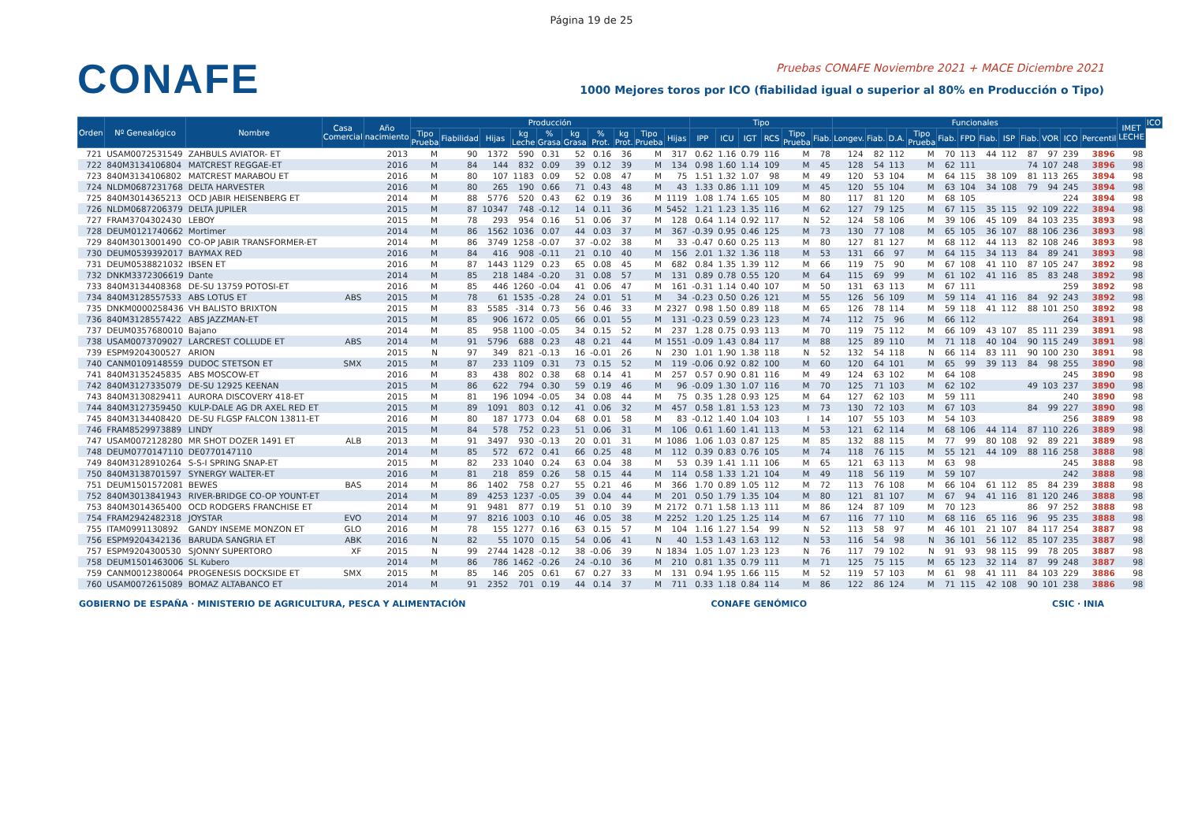Página 19 de 25
CONAFE
Pruebas CONAFE Noviembre 2021 + MACE Diciembre 2021
1000 Mejores toros por ICO (fiabilidad igual o superior al 80% en Producción o Tipo)
| Orden | Nº Genealógico | Nombre | Casa Comercial | Año nacimiento | Producción | | | | | | | | | | Tipo | | | | | | Funcionales | | | | | | | | | | | | IMET LECHE | ICO |
| --- | --- | --- | --- | --- | --- | --- | --- | --- | --- | --- | --- | --- | --- | --- | --- | --- | --- | --- | --- | --- | --- | --- | --- | --- | --- | --- | --- | --- | --- | --- | --- | --- | --- | --- |
| | | | | | Tipo Prueba | Fiabilidad | Hijas | kg Leche | % Grasa | kg Grasa | % Prot. | kg Prot. | Tipo Prueba | Hijas | IPP | ICU | IGT | RCS | Tipo Prueba | Fiab. | Longev. | Fiab. | D.A. | Tipo Prueba | Fiab. | FPD | Fiab. | ISP | Fiab. | VOR | ICO | Percentil | | |
| 721 | USAM0072531549 | ZAHBULS AVIATOR- ET | | 2013 | M | 90 | 1372 | 590 | 0.31 | 52 | 0.16 | 36 | M | 317 | 0.62 | 1.16 | 0.79 | 116 | M | 78 | 124 | 82 | 112 | M | 70 | 113 | 44 | 112 | 87 | 97 | 239 | 3896 | 98 | |
| 722 | 840M3134106804 | MATCREST REGGAE-ET | | 2016 | M | 84 | 144 | 832 | 0.09 | 39 | 0.12 | 39 | M | 134 | 0.98 | 1.60 | 1.14 | 109 | M | 45 | 128 | 54 | 113 | M | 62 | 111 | | | 74 | 107 | 248 | 3896 | 98 | |
| 723 | 840M3134106802 | MATCREST MARABOU ET | | 2016 | M | 80 | 107 | 1183 | 0.09 | 52 | 0.08 | 47 | M | 75 | 1.51 | 1.32 | 1.07 | 98 | M | 49 | 120 | 53 | 104 | M | 64 | 115 | 38 | 109 | 81 | 113 | 265 | 3894 | 98 | |
| 724 | NLDM0687231768 | DELTA HARVESTER | | 2016 | M | 80 | 265 | 190 | 0.66 | 71 | 0.43 | 48 | M | 43 | 1.33 | 0.86 | 1.11 | 109 | M | 45 | 120 | 55 | 104 | M | 63 | 104 | 34 | 108 | 79 | 94 | 245 | 3894 | 98 | |
| 725 | 840M3014365213 | OCD JABIR HEISENBERG ET | | 2014 | M | 88 | 5776 | 520 | 0.43 | 62 | 0.19 | 36 | M | 1119 | 1.08 | 1.74 | 1.65 | 105 | M | 80 | 117 | 81 | 120 | M | 68 | 105 | | | | | 224 | 3894 | 98 | |
| 726 | NLDM0687206379 | DELTA JUPILER | | 2015 | M | 87 | 10347 | 748 | -0.12 | 14 | 0.11 | 36 | M | 5452 | 1.21 | 1.23 | 1.35 | 116 | M | 62 | 127 | 79 | 125 | M | 67 | 115 | 35 | 115 | 92 | 109 | 222 | 3894 | 98 | |
| 727 | FRAM3704302430 | LEBOY | | 2015 | M | 78 | 293 | 954 | 0.16 | 51 | 0.06 | 37 | M | 128 | 0.64 | 1.14 | 0.92 | 117 | N | 52 | 124 | 58 | 106 | M | 39 | 106 | 45 | 109 | 84 | 103 | 235 | 3893 | 98 | |
| 728 | DEUM0121740662 | Mortimer | | 2014 | M | 86 | 1562 | 1036 | 0.07 | 44 | 0.03 | 37 | M | 367 | -0.39 | 0.95 | 0.46 | 125 | M | 73 | 130 | 77 | 108 | M | 65 | 105 | 36 | 107 | 88 | 106 | 236 | 3893 | 98 | |
| 729 | 840M3013001490 | CO-OP JABIR TRANSFORMER-ET | | 2014 | M | 86 | 3749 | 1258 | -0.07 | 37 | -0.02 | 38 | M | 33 | -0.47 | 0.60 | 0.25 | 113 | M | 80 | 127 | 81 | 127 | M | 68 | 112 | 44 | 113 | 82 | 108 | 246 | 3893 | 98 | |
| 730 | DEUM0539392017 | BAYMAX RED | | 2016 | M | 84 | 416 | 908 | -0.11 | 21 | 0.10 | 40 | M | 156 | 2.01 | 1.32 | 1.36 | 118 | M | 53 | 131 | 66 | 97 | M | 64 | 115 | 34 | 113 | 84 | 89 | 241 | 3893 | 98 | |
| 731 | DEUM0538821032 | IBSEN ET | | 2016 | M | 87 | 1443 | 1129 | 0.23 | 65 | 0.08 | 45 | M | 682 | 0.84 | 1.35 | 1.39 | 112 | M | 66 | 119 | 75 | 90 | M | 67 | 108 | 41 | 110 | 87 | 105 | 247 | 3892 | 98 | |
| 732 | DNKM3372306619 | Dante | | 2014 | M | 85 | 218 | 1484 | -0.20 | 31 | 0.08 | 57 | M | 131 | 0.89 | 0.78 | 0.55 | 120 | M | 64 | 115 | 69 | 99 | M | 61 | 102 | 41 | 116 | 85 | 83 | 248 | 3892 | 98 | |
| 733 | 840M3134408368 | DE-SU 13759 POTOSI-ET | | 2016 | M | 85 | 446 | 1260 | -0.04 | 41 | 0.06 | 47 | M | 161 | -0.31 | 1.14 | 0.40 | 107 | M | 50 | 131 | 63 | 113 | M | 67 | 111 | | | | | 259 | 3892 | 98 | |
| 734 | 840M3128557533 | ABS LOTUS ET | ABS | 2015 | M | 78 | 61 | 1535 | -0.28 | 24 | 0.01 | 51 | M | 34 | -0.23 | 0.50 | 0.26 | 121 | M | 55 | 126 | 56 | 109 | M | 59 | 114 | 41 | 116 | 84 | 92 | 243 | 3892 | 98 | |
| 735 | DNKM0000258436 | VH BALISTO BRIXTON | | 2015 | M | 83 | 5585 | -314 | 0.73 | 56 | 0.46 | 33 | M | 2327 | 0.98 | 1.50 | 0.89 | 118 | M | 65 | 126 | 78 | 114 | M | 59 | 118 | 41 | 112 | 88 | 101 | 250 | 3892 | 98 | |
| 736 | 840M3128557422 | ABS JAZZMAN-ET | | 2015 | M | 85 | 906 | 1672 | 0.05 | 66 | 0.01 | 55 | M | 131 | -0.23 | 0.59 | 0.23 | 123 | M | 74 | 112 | 75 | 96 | M | 66 | 112 | | | | | 264 | 3891 | 98 | |
| 737 | DEUM0357680010 | Bajano | | 2014 | M | 85 | 958 | 1100 | -0.05 | 34 | 0.15 | 52 | M | 237 | 1.28 | 0.75 | 0.93 | 113 | M | 70 | 119 | 75 | 112 | M | 66 | 109 | 43 | 107 | 85 | 111 | 239 | 3891 | 98 | |
| 738 | USAM0073709027 | LARCREST COLLUDE ET | ABS | 2014 | M | 91 | 5796 | 688 | 0.23 | 48 | 0.21 | 44 | M | 1551 | -0.09 | 1.43 | 0.84 | 117 | M | 88 | 125 | 89 | 110 | M | 71 | 118 | 40 | 104 | 90 | 115 | 249 | 3891 | 98 | |
| 739 | ESPM9204300527 | ARION | | 2015 | N | 97 | 349 | 821 | -0.13 | 16 | -0.01 | 26 | N | 230 | 1.01 | 1.90 | 1.38 | 118 | N | 52 | 132 | 54 | 118 | N | 66 | 114 | 83 | 111 | 90 | 100 | 230 | 3891 | 98 | |
| 740 | CANM0109148559 | DUDOC STETSON ET | SMX | 2015 | M | 87 | 233 | 1109 | 0.31 | 73 | 0.15 | 52 | M | 119 | -0.06 | 0.92 | 0.82 | 100 | M | 60 | 120 | 64 | 101 | M | 65 | 99 | 39 | 113 | 84 | 98 | 255 | 3890 | 98 | |
| 741 | 840M3135245835 | ABS MOSCOW-ET | | 2016 | M | 83 | 438 | 802 | 0.38 | 68 | 0.14 | 41 | M | 257 | 0.57 | 0.90 | 0.81 | 116 | M | 49 | 124 | 63 | 102 | M | 64 | 108 | | | | | 245 | 3890 | 98 | |
| 742 | 840M3127335079 | DE-SU 12925 KEENAN | | 2015 | M | 86 | 622 | 794 | 0.30 | 59 | 0.19 | 46 | M | 96 | -0.09 | 1.30 | 1.07 | 116 | M | 70 | 125 | 71 | 103 | M | 62 | 102 | | | 49 | 103 | 237 | 3890 | 98 | |
| 743 | 840M3130829411 | AURORA DISCOVERY 418-ET | | 2015 | M | 81 | 196 | 1094 | -0.05 | 34 | 0.08 | 44 | M | 75 | 0.35 | 1.28 | 0.93 | 125 | M | 64 | 127 | 62 | 103 | M | 59 | 111 | | | | | 240 | 3890 | 98 | |
| 744 | 840M3127359450 | KULP-DALE AG DR AXEL RED ET | | 2015 | M | 89 | 1091 | 803 | 0.12 | 41 | 0.06 | 32 | M | 457 | 0.58 | 1.81 | 1.53 | 123 | M | 73 | 130 | 72 | 103 | M | 67 | 103 | | | 84 | 99 | 227 | 3890 | 98 | |
| 745 | 840M3134408420 | DE-SU FLGSP FALCON 13811-ET | | 2016 | M | 80 | 187 | 1773 | 0.04 | 68 | 0.01 | 58 | M | 83 | -0.12 | 1.40 | 1.04 | 103 | I | 14 | 107 | 55 | 103 | M | 54 | 103 | | | | | 256 | 3889 | 98 | |
| 746 | FRAM8529973889 | LINDY | | 2015 | M | 84 | 578 | 752 | 0.23 | 51 | 0.06 | 31 | M | 106 | 0.61 | 1.60 | 1.41 | 113 | M | 53 | 121 | 62 | 114 | M | 68 | 106 | 44 | 114 | 87 | 110 | 226 | 3889 | 98 | |
| 747 | USAM0072128280 | MR SHOT DOZER 1491 ET | ALB | 2013 | M | 91 | 3497 | 930 | -0.13 | 20 | 0.01 | 31 | M | 1086 | 1.06 | 1.03 | 0.87 | 125 | M | 85 | 132 | 88 | 115 | M | 77 | 99 | 80 | 108 | 92 | 89 | 221 | 3889 | 98 | |
| 748 | DEUM0770147110 | DE0770147110 | | 2014 | M | 85 | 572 | 672 | 0.41 | 66 | 0.25 | 48 | M | 112 | 0.39 | 0.83 | 0.76 | 105 | M | 74 | 118 | 76 | 115 | M | 55 | 121 | 44 | 109 | 88 | 116 | 258 | 3888 | 98 | |
| 749 | 840M3128910264 | S-S-I SPRING SNAP-ET | | 2015 | M | 82 | 233 | 1040 | 0.24 | 63 | 0.04 | 38 | M | 53 | 0.39 | 1.41 | 1.11 | 106 | M | 65 | 121 | 63 | 113 | M | 63 | 98 | | | | | 245 | 3888 | 98 | |
| 750 | 840M3138701597 | SYNERGY WALTER-ET | | 2016 | M | 81 | 218 | 859 | 0.26 | 58 | 0.15 | 44 | M | 114 | 0.58 | 1.33 | 1.21 | 104 | M | 49 | 118 | 56 | 119 | M | 59 | 107 | | | | | 242 | 3888 | 98 | |
| 751 | DEUM1501572081 | BEWES | BAS | 2014 | M | 86 | 1402 | 758 | 0.27 | 55 | 0.21 | 46 | M | 366 | 1.70 | 0.89 | 1.05 | 112 | M | 72 | 113 | 76 | 108 | M | 66 | 104 | 61 | 112 | 85 | 84 | 239 | 3888 | 98 | |
| 752 | 840M3013841943 | RIVER-BRIDGE CO-OP YOUNT-ET | | 2014 | M | 89 | 4253 | 1237 | -0.05 | 39 | 0.04 | 44 | M | 201 | 0.50 | 1.79 | 1.35 | 104 | M | 80 | 121 | 81 | 107 | M | 67 | 94 | 41 | 116 | 81 | 120 | 246 | 3888 | 98 | |
| 753 | 840M3014365400 | OCD RODGERS FRANCHISE ET | | 2014 | M | 91 | 9481 | 877 | 0.19 | 51 | 0.10 | 39 | M | 2172 | 0.71 | 1.58 | 1.13 | 111 | M | 86 | 124 | 87 | 109 | M | 70 | 123 | | | 86 | 97 | 252 | 3888 | 98 | |
| 754 | FRAM2942482318 | JOYSTAR | EVO | 2014 | M | 97 | 8216 | 1003 | 0.10 | 46 | 0.05 | 38 | M | 2252 | 1.20 | 1.25 | 1.25 | 114 | M | 67 | 116 | 77 | 110 | M | 68 | 116 | 65 | 116 | 96 | 95 | 235 | 3888 | 98 | |
| 755 | ITAM0991130892 | GANDY INSEME MONZON ET | GLO | 2016 | M | 78 | 155 | 1277 | 0.16 | 63 | 0.15 | 57 | M | 104 | 1.16 | 1.27 | 1.54 | 99 | N | 52 | 113 | 58 | 97 | M | 46 | 101 | 21 | 107 | 84 | 117 | 254 | 3887 | 98 | |
| 756 | ESPM9204342136 | BARUDA SANGRIA ET | ABK | 2016 | N | 82 | 55 | 1070 | 0.15 | 54 | 0.06 | 41 | N | 40 | 1.53 | 1.43 | 1.63 | 112 | N | 53 | 116 | 54 | 98 | N | 36 | 101 | 56 | 112 | 85 | 107 | 235 | 3887 | 98 | |
| 757 | ESPM9204300530 | SJONNY SUPERTORO | XF | 2015 | N | 99 | 2744 | 1428 | -0.12 | 38 | -0.06 | 39 | N | 1834 | 1.05 | 1.07 | 1.23 | 123 | N | 76 | 117 | 79 | 102 | N | 91 | 93 | 98 | 115 | 99 | 78 | 205 | 3887 | 98 | |
| 758 | DEUM1501463006 | SL Kubero | | 2014 | M | 86 | 786 | 1462 | -0.26 | 24 | -0.10 | 36 | M | 210 | 0.81 | 1.35 | 0.79 | 111 | M | 71 | 125 | 75 | 115 | M | 65 | 123 | 32 | 114 | 87 | 99 | 248 | 3887 | 98 | |
| 759 | CANM0012380064 | PROGENESIS DOCKSIDE ET | SMX | 2015 | M | 85 | 146 | 205 | 0.61 | 67 | 0.27 | 33 | M | 131 | 0.94 | 1.95 | 1.66 | 115 | M | 52 | 119 | 57 | 103 | M | 61 | 98 | 41 | 111 | 84 | 103 | 229 | 3886 | 98 | |
| 760 | USAM0072615089 | BOMAZ ALTABANCO ET | | 2014 | M | 91 | 2352 | 701 | 0.19 | 44 | 0.14 | 37 | M | 711 | 0.33 | 1.18 | 0.84 | 114 | M | 86 | 122 | 86 | 124 | M | 71 | 115 | 42 | 108 | 90 | 101 | 238 | 3886 | 98 | |
GOBIERNO DE ESPAÑA · MINISTERIO DE AGRICULTURA, PESCA Y ALIMENTACIÓN
CONAFE GENÓMICO CSIC · INIA